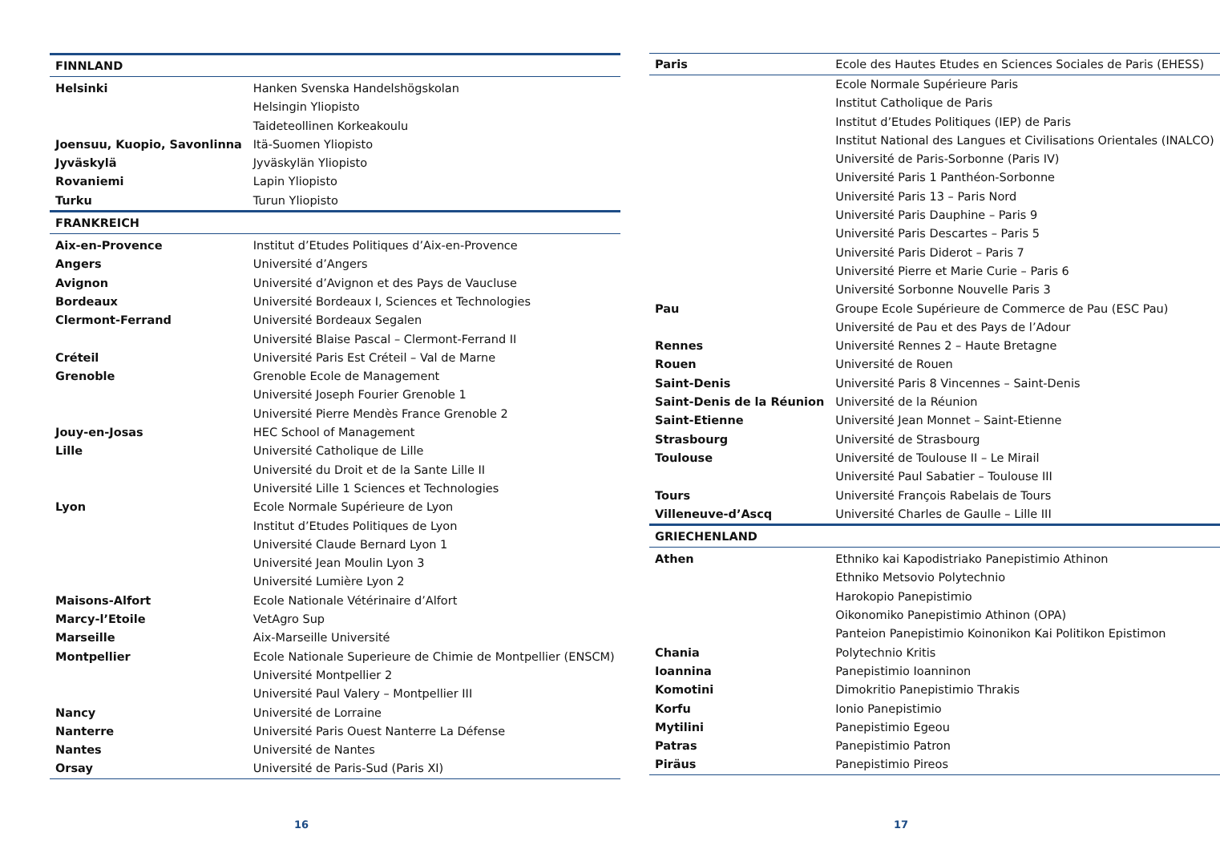| FINNLAND | |
| Helsinki | Hanken Svenska Handelshögskolan |
| | Helsingin Yliopisto |
| | Taideteollinen Korkeakoulu |
| Joensuu, Kuopio, Savonlinna | Itä-Suomen Yliopisto |
| Jyväskylä | Jyväskylän Yliopisto |
| Rovaniemi | Lapin Yliopisto |
| Turku | Turun Yliopisto |
| FRANKREICH | |
| Aix-en-Provence | Institut d’Etudes Politiques d’Aix-en-Provence |
| Angers | Université d’Angers |
| Avignon | Université d’Avignon et des Pays de Vaucluse |
| Bordeaux | Université Bordeaux I, Sciences et Technologies |
| Clermont-Ferrand | Université Bordeaux Segalen |
| | Université Blaise Pascal – Clermont-Ferrand II |
| Créteil | Université Paris Est Créteil – Val de Marne |
| Grenoble | Grenoble Ecole de Management |
| | Université Joseph Fourier Grenoble 1 |
| | Université Pierre Mendès France Grenoble 2 |
| Jouy-en-Josas | HEC School of Management |
| Lille | Université Catholique de Lille |
| | Université du Droit et de la Sante Lille II |
| | Université Lille 1 Sciences et Technologies |
| Lyon | Ecole Normale Supérieure de Lyon |
| | Institut d’Etudes Politiques de Lyon |
| | Université Claude Bernard Lyon 1 |
| | Université Jean Moulin Lyon 3 |
| | Université Lumière Lyon 2 |
| Maisons-Alfort | Ecole Nationale Vétérinaire d’Alfort |
| Marcy-l’Etoile | VetAgro Sup |
| Marseille | Aix-Marseille Université |
| Montpellier | Ecole Nationale Superieure de Chimie de Montpellier (ENSCM) |
| | Université Montpellier 2 |
| | Université Paul Valery – Montpellier III |
| Nancy | Université de Lorraine |
| Nanterre | Université Paris Ouest Nanterre La Défense |
| Nantes | Université de Nantes |
| Orsay | Université de Paris-Sud (Paris XI) |
16
| Paris | Ecole des Hautes Etudes en Sciences Sociales de Paris (EHESS) |
| | Ecole Normale Supérieure Paris |
| | Institut Catholique de Paris |
| | Institut d’Etudes Politiques (IEP) de Paris |
| | Institut National des Langues et Civilisations Orientales (INALCO) |
| | Université de Paris-Sorbonne (Paris IV) |
| | Université Paris 1 Panthéon-Sorbonne |
| | Université Paris 13 – Paris Nord |
| | Université Paris Dauphine – Paris 9 |
| | Université Paris Descartes – Paris 5 |
| | Université Paris Diderot – Paris 7 |
| | Université Pierre et Marie Curie – Paris 6 |
| | Université Sorbonne Nouvelle Paris 3 |
| Pau | Groupe Ecole Supérieure de Commerce de Pau (ESC Pau) |
| | Université de Pau et des Pays de l’Adour |
| Rennes | Université Rennes 2 – Haute Bretagne |
| Rouen | Université de Rouen |
| Saint-Denis | Université Paris 8 Vincennes – Saint-Denis |
| Saint-Denis de la Réunion | Université de la Réunion |
| Saint-Etienne | Université Jean Monnet – Saint-Etienne |
| Strasbourg | Université de Strasbourg |
| Toulouse | Université de Toulouse II – Le Mirail |
| | Université Paul Sabatier – Toulouse III |
| Tours | Université François Rabelais de Tours |
| Villeneuve-d’Ascq | Université Charles de Gaulle – Lille III |
| GRIECHENLAND | |
| Athen | Ethniko kai Kapodistriako Panepistimio Athinon |
| | Ethniko Metsovio Polytechnio |
| | Harokopio Panepistimio |
| | Oikonomiko Panepistimio Athinon (OPA) |
| | Panteion Panepistimio Koinonikon Kai Politikon Epistimon |
| Chania | Polytechnio Kritis |
| Ioannina | Panepistimio Ioanninon |
| Komotini | Dimokritio Panepistimio Thrakis |
| Korfu | Ionio Panepistimio |
| Mytilini | Panepistimio Egeou |
| Patras | Panepistimio Patron |
| Piräus | Panepistimio Pireos |
17